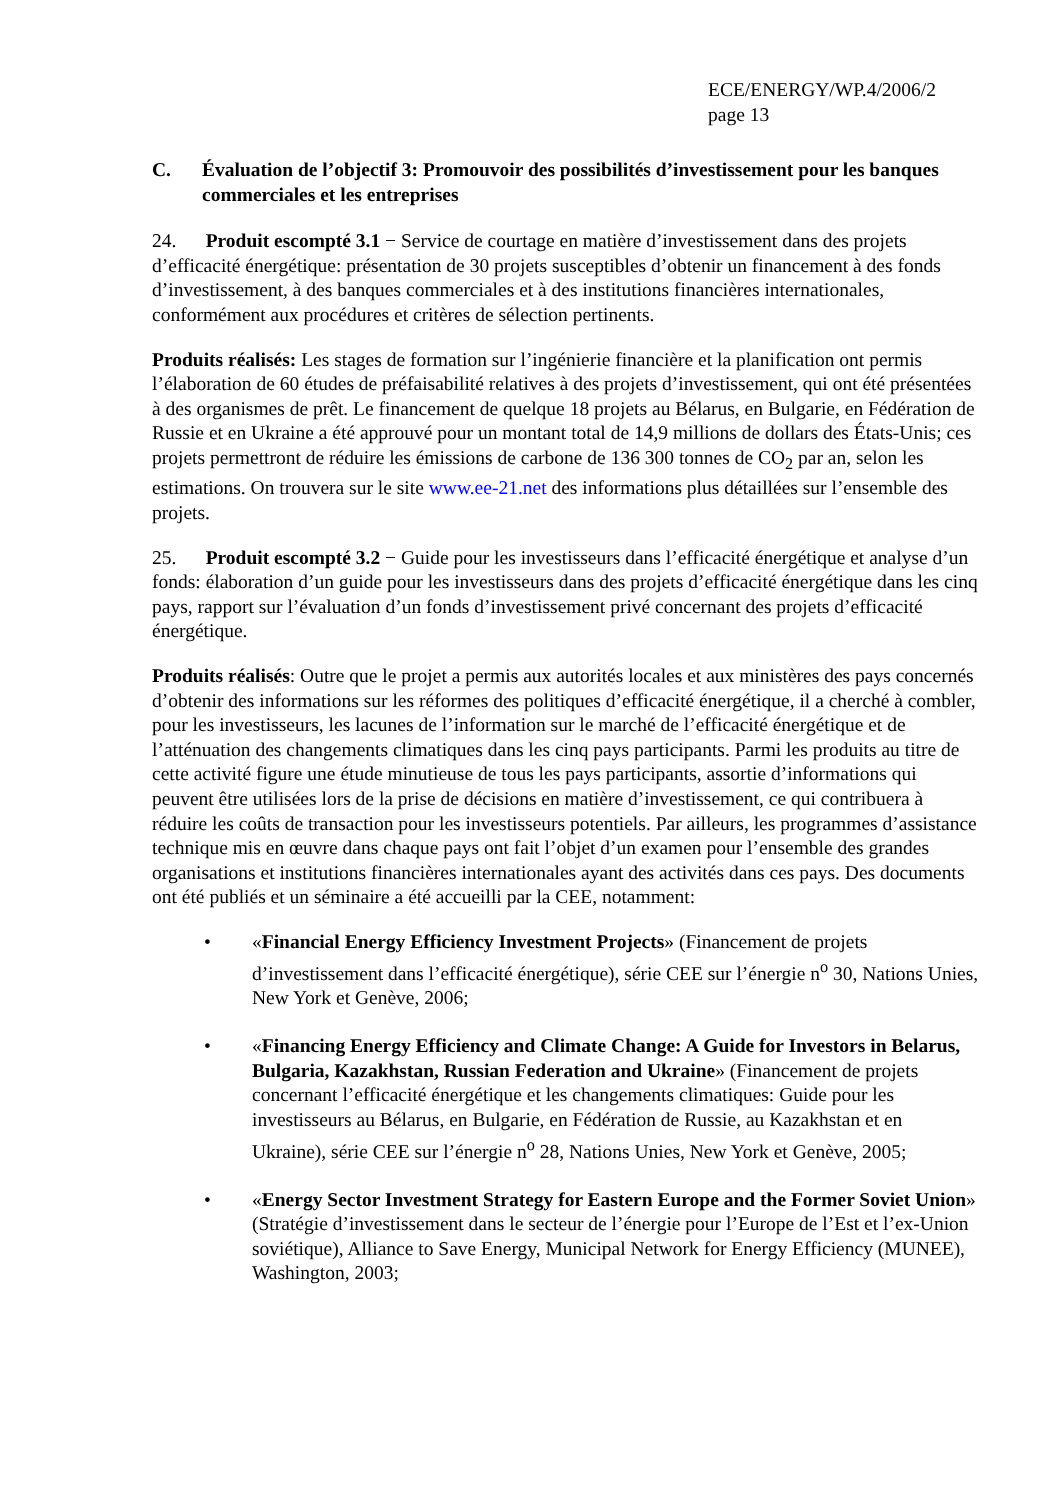ECE/ENERGY/WP.4/2006/2
page 13
C. Évaluation de l’objectif 3: Promouvoir des possibilités d’investissement pour les banques commerciales et les entreprises
24. Produit escompté 3.1 − Service de courtage en matière d’investissement dans des projets d’efficacité énergétique: présentation de 30 projets susceptibles d’obtenir un financement à des fonds d’investissement, à des banques commerciales et à des institutions financières internationales, conformément aux procédures et critères de sélection pertinents.
Produits réalisés: Les stages de formation sur l’ingénierie financière et la planification ont permis l’élaboration de 60 études de préfaisabilité relatives à des projets d’investissement, qui ont été présentées à des organismes de prêt. Le financement de quelque 18 projets au Bélarus, en Bulgarie, en Fédération de Russie et en Ukraine a été approuvé pour un montant total de 14,9 millions de dollars des États-Unis; ces projets permettront de réduire les émissions de carbone de 136 300 tonnes de CO<sub>2</sub> par an, selon les estimations. On trouvera sur le site www.ee-21.net des informations plus détaillées sur l’ensemble des projets.
25. Produit escompté 3.2 − Guide pour les investisseurs dans l’efficacité énergétique et analyse d’un fonds: élaboration d’un guide pour les investisseurs dans des projets d’efficacité énergétique dans les cinq pays, rapport sur l’évaluation d’un fonds d’investissement privé concernant des projets d’efficacité énergétique.
Produits réalisés: Outre que le projet a permis aux autorités locales et aux ministères des pays concernés d’obtenir des informations sur les réformes des politiques d’efficacité énergétique, il a cherché à combler, pour les investisseurs, les lacunes de l’information sur le marché de l’efficacité énergétique et de l’atténuation des changements climatiques dans les cinq pays participants. Parmi les produits au titre de cette activité figure une étude minutieuse de tous les pays participants, assortie d’informations qui peuvent être utilisées lors de la prise de décisions en matière d’investissement, ce qui contribuera à réduire les coûts de transaction pour les investisseurs potentiels. Par ailleurs, les programmes d’assistance technique mis en œuvre dans chaque pays ont fait l’objet d’un examen pour l’ensemble des grandes organisations et institutions financières internationales ayant des activités dans ces pays. Des documents ont été publiés et un séminaire a été accueilli par la CEE, notamment:
• «Financial Energy Efficiency Investment Projects» (Financement de projets d’investissement dans l’efficacité énergétique), série CEE sur l’énergie n<sup>o</sup> 30, Nations Unies, New York et Genève, 2006;
• «Financing Energy Efficiency and Climate Change: A Guide for Investors in Belarus, Bulgaria, Kazakhstan, Russian Federation and Ukraine» (Financement de projets concernant l’efficacité énergétique et les changements climatiques: Guide pour les investisseurs au Bélarus, en Bulgarie, en Fédération de Russie, au Kazakhstan et en Ukraine), série CEE sur l’énergie n<sup>o</sup> 28, Nations Unies, New York et Genève, 2005;
• «Energy Sector Investment Strategy for Eastern Europe and the Former Soviet Union» (Stratégie d’investissement dans le secteur de l’énergie pour l’Europe de l’Est et l’ex-Union soviétique), Alliance to Save Energy, Municipal Network for Energy Efficiency (MUNEE), Washington, 2003;